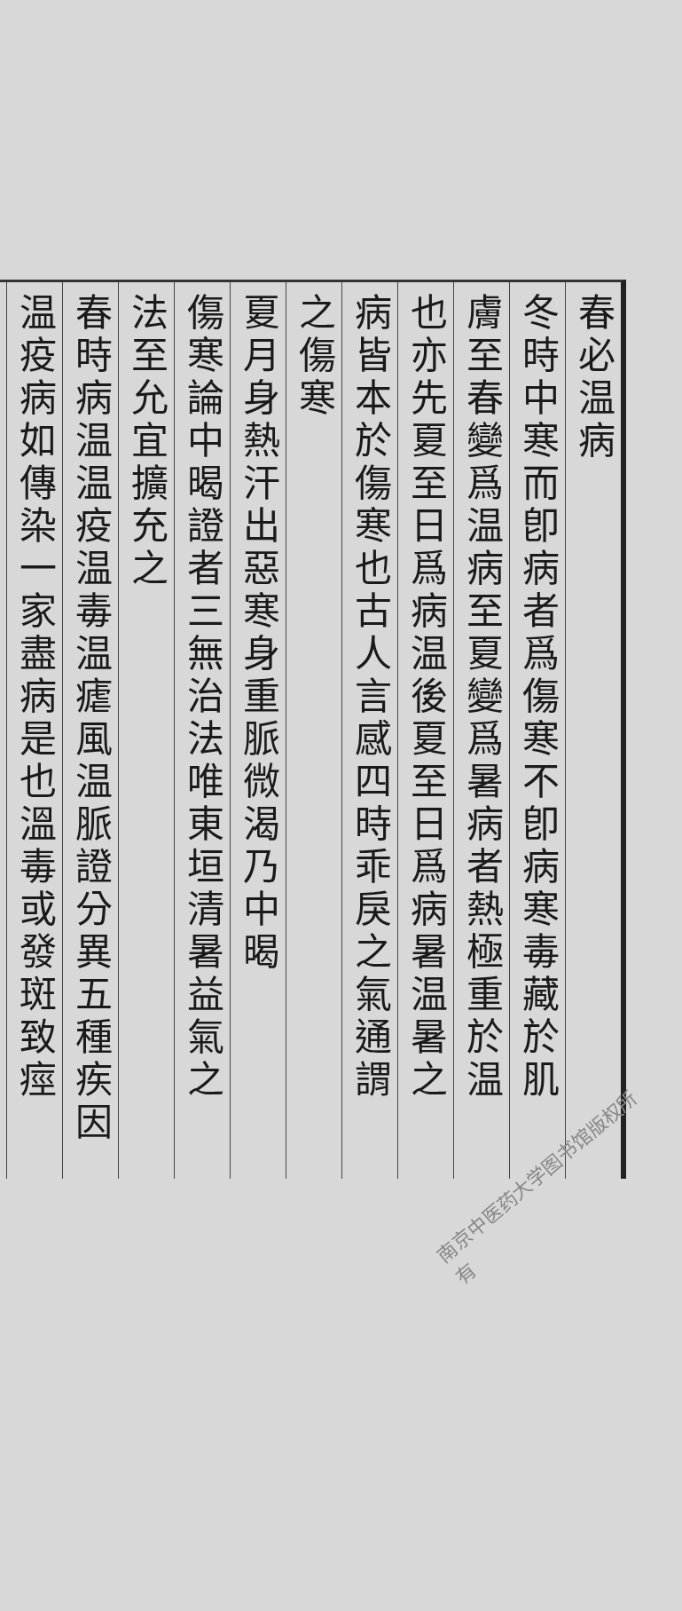春必温病
冬時中寒而卽病者爲傷寒不卽病寒毒藏於肌
膚至春變爲温病至夏變爲暑病者熱極重於温
也亦先夏至日爲病温後夏至日爲病暑温暑之
病皆本於傷寒也古人言感四時乖戾之氣通謂
之傷寒
夏月身熱汗出惡寒身重脈微渴乃中暍
傷寒論中暍證者三無治法唯東垣清暑益氣之
法至允宜擴充之
春時病温温疫温毒温瘧風温脈證分異五種疾因
温疫病如傳染一家盡病是也溫毒或發斑致痙
南京中医药大学图书馆版权所有